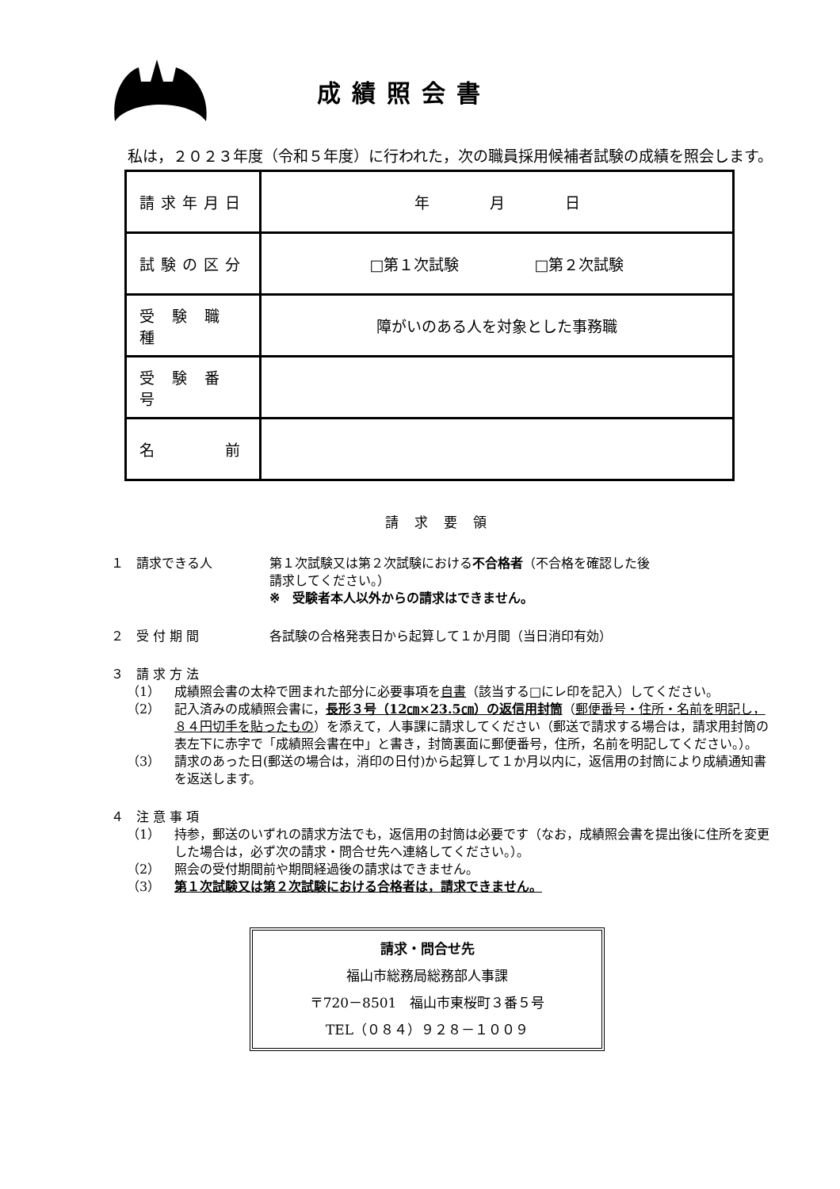成績照会書
私は，２０２３年度（令和５年度）に行われた，次の職員採用候補者試験の成績を照会します。
| 請求年月日 | 年 月 日 |
| 試験の区分 | □第１次試験 □第２次試験 |
| 受 験 職 種 | 障がいのある人を対象とした事務職 |
| 受 験 番 号 | |
| 名 前 | |
請求要領
１　請求できる人 第１次試験又は第２次試験における不合格者（不合格を確認した後
請求してください。）
※　受験者本人以外からの請求はできません。
２　受 付 期 間 各試験の合格発表日から起算して１か月間（当日消印有効）
３　請 求 方 法
（1） 成績照会書の太枠で囲まれた部分に必要事項を自書（該当する□にレ印を記入）してください。
（2） 記入済みの成績照会書に，長形３号（12㎝×23.5㎝）の返信用封筒（郵便番号・住所・名前を明記し，８４円切手を貼ったもの）を添えて，人事課に請求してください（郵送で請求する場合は，請求用封筒の表左下に赤字で「成績照会書在中」と書き，封筒裏面に郵便番号，住所，名前を明記してください。）。
（3） 請求のあった日(郵送の場合は，消印の日付)から起算して１か月以内に，返信用の封筒により成績通知書を返送します。
４　注 意 事 項
（1） 持参，郵送のいずれの請求方法でも，返信用の封筒は必要です（なお，成績照会書を提出後に住所を変更した場合は，必ず次の請求・問合せ先へ連絡してください。）。
（2） 照会の受付期間前や期間経過後の請求はできません。
（3） 第１次試験又は第２次試験における合格者は，請求できません。
請求・問合せ先
福山市総務局総務部人事課
〒720－8501　福山市東桜町３番５号
TEL（０８４）９２８－１００９